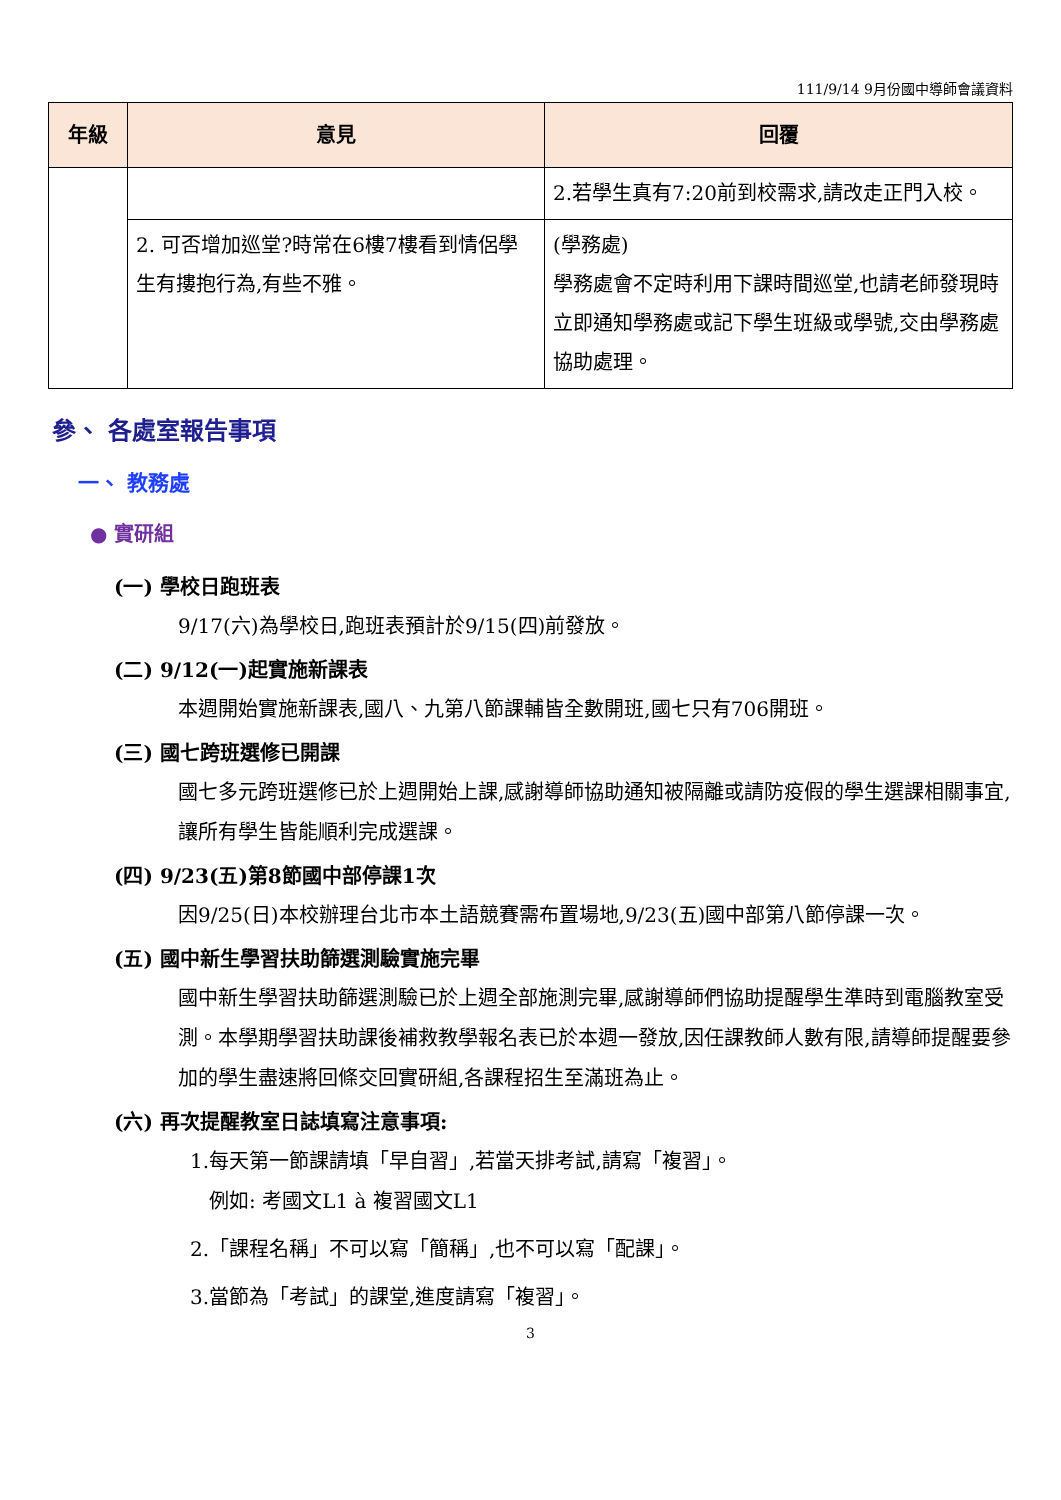111/9/14 9月份國中導師會議資料
| 年級 | 意見 | 回覆 |
| --- | --- | --- |
| | | 2.若學生真有7:20前到校需求,請改走正門入校。 |
| | 2. 可否增加巡堂?時常在6樓7樓看到情侶學生有摟抱行為,有些不雅。 | (學務處) 學務處會不定時利用下課時間巡堂,也請老師發現時立即通知學務處或記下學生班級或學號,交由學務處協助處理。 |
參、 各處室報告事項
一、 教務處
● 實研組
(一) 學校日跑班表
9/17(六)為學校日,跑班表預計於9/15(四)前發放。
(二) 9/12(一)起實施新課表
本週開始實施新課表,國八、九第八節課輔皆全數開班,國七只有706開班。
(三) 國七跨班選修已開課
國七多元跨班選修已於上週開始上課,感謝導師協助通知被隔離或請防疫假的學生選課相關事宜,讓所有學生皆能順利完成選課。
(四) 9/23(五)第8節國中部停課1次
因9/25(日)本校辦理台北市本土語競賽需布置場地,9/23(五)國中部第八節停課一次。
(五) 國中新生學習扶助篩選測驗實施完畢
國中新生學習扶助篩選測驗已於上週全部施測完畢,感謝導師們協助提醒學生準時到電腦教室受測。本學期學習扶助課後補救教學報名表已於本週一發放,因任課教師人數有限,請導師提醒要參加的學生盡速將回條交回實研組,各課程招生至滿班為止。
(六) 再次提醒教室日誌填寫注意事項:
1.每天第一節課請填「早自習」,若當天排考試,請寫「複習」。
例如: 考國文L1 à 複習國文L1
2.「課程名稱」不可以寫「簡稱」,也不可以寫「配課」。
3.當節為「考試」的課堂,進度請寫「複習」。
3